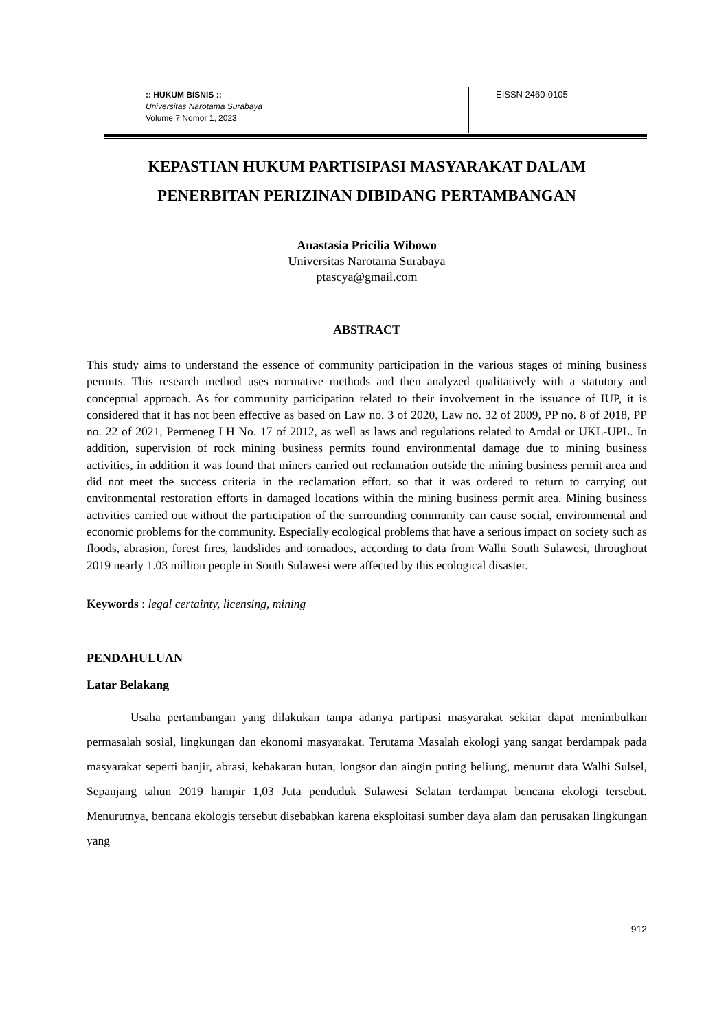:: HUKUM BISNIS ::
Universitas Narotama Surabaya
Volume 7 Nomor 1, 2023
EISSN 2460-0105
KEPASTIAN HUKUM PARTISIPASI MASYARAKAT DALAM
PENERBITAN PERIZINAN DIBIDANG PERTAMBANGAN
Anastasia Pricilia Wibowo
Universitas Narotama Surabaya
ptascya@gmail.com
ABSTRACT
This study aims to understand the essence of community participation in the various stages of mining business permits. This research method uses normative methods and then analyzed qualitatively with a statutory and conceptual approach. As for community participation related to their involvement in the issuance of IUP, it is considered that it has not been effective as based on Law no. 3 of 2020, Law no. 32 of 2009, PP no. 8 of 2018, PP no. 22 of 2021, Permeneg LH No. 17 of 2012, as well as laws and regulations related to Amdal or UKL-UPL. In addition, supervision of rock mining business permits found environmental damage due to mining business activities, in addition it was found that miners carried out reclamation outside the mining business permit area and did not meet the success criteria in the reclamation effort. so that it was ordered to return to carrying out environmental restoration efforts in damaged locations within the mining business permit area. Mining business activities carried out without the participation of the surrounding community can cause social, environmental and economic problems for the community. Especially ecological problems that have a serious impact on society such as floods, abrasion, forest fires, landslides and tornadoes, according to data from Walhi South Sulawesi, throughout 2019 nearly 1.03 million people in South Sulawesi were affected by this ecological disaster.
Keywords : legal certainty, licensing, mining
PENDAHULUAN
Latar Belakang
Usaha pertambangan yang dilakukan tanpa adanya partipasi masyarakat sekitar dapat menimbulkan permasalah sosial, lingkungan dan ekonomi masyarakat. Terutama Masalah ekologi yang sangat berdampak pada masyarakat seperti banjir, abrasi, kebakaran hutan, longsor dan aingin puting beliung, menurut data Walhi Sulsel, Sepanjang tahun 2019 hampir 1,03 Juta penduduk Sulawesi Selatan terdampat bencana ekologi tersebut. Menurutnya, bencana ekologis tersebut disebabkan karena eksploitasi sumber daya alam dan perusakan lingkungan yang
912